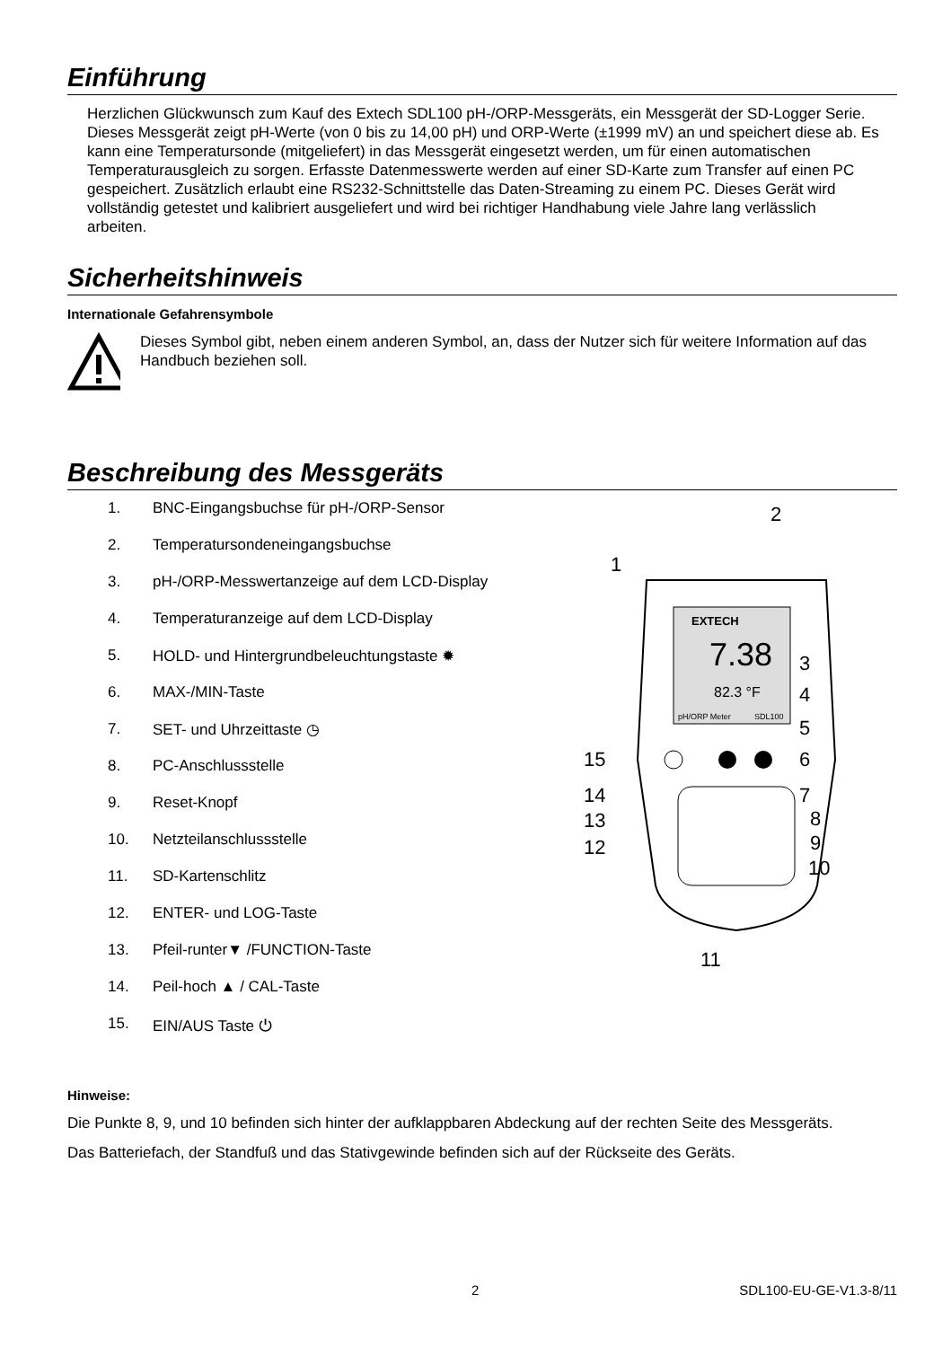Einführung
Herzlichen Glückwunsch zum Kauf des Extech SDL100 pH-/ORP-Messgeräts, ein Messgerät der SD-Logger Serie. Dieses Messgerät zeigt pH-Werte (von 0 bis zu 14,00 pH) und ORP-Werte (±1999 mV) an und speichert diese ab. Es kann eine Temperatursonde (mitgeliefert) in das Messgerät eingesetzt werden, um für einen automatischen Temperaturausgleich zu sorgen. Erfasste Datenmesswerte werden auf einer SD-Karte zum Transfer auf einen PC gespeichert. Zusätzlich erlaubt eine RS232-Schnittstelle das Daten-Streaming zu einem PC. Dieses Gerät wird vollständig getestet und kalibriert ausgeliefert und wird bei richtiger Handhabung viele Jahre lang verlässlich arbeiten.
Sicherheitshinweis
Internationale Gefahrensymbole
Dieses Symbol gibt, neben einem anderen Symbol, an, dass der Nutzer sich für weitere Information auf das Handbuch beziehen soll.
Beschreibung des Messgeräts
1. BNC-Eingangsbuchse für pH-/ORP-Sensor
2. Temperatursondeneingangsbuchse
3. pH-/ORP-Messwertanzeige auf dem LCD-Display
4. Temperaturanzeige auf dem LCD-Display
5. HOLD- und Hintergrundbeleuchtungstaste ✹
6. MAX-/MIN-Taste
7. SET- und Uhrzeittaste ◷
8. PC-Anschlussstelle
9. Reset-Knopf
10. Netzteilanschlussstelle
11. SD-Kartenschlitz
12. ENTER- und LOG-Taste
13. Pfeil-runter▼ /FUNCTION-Taste
14. Peil-hoch ▲ / CAL-Taste
15. EIN/AUS Taste ⏻
2
1
EXTECH
7.38
82.3 °F
pH/ORP Meter
SDL100
3
4
5
6
7
8
9
10
15
14
13
12
11
Hinweise:
Die Punkte 8, 9, und 10 befinden sich hinter der aufklappbaren Abdeckung auf der rechten Seite des Messgeräts.
Das Batteriefach, der Standfuß und das Stativgewinde befinden sich auf der Rückseite des Geräts.
2 SDL100-EU-GE-V1.3-8/11